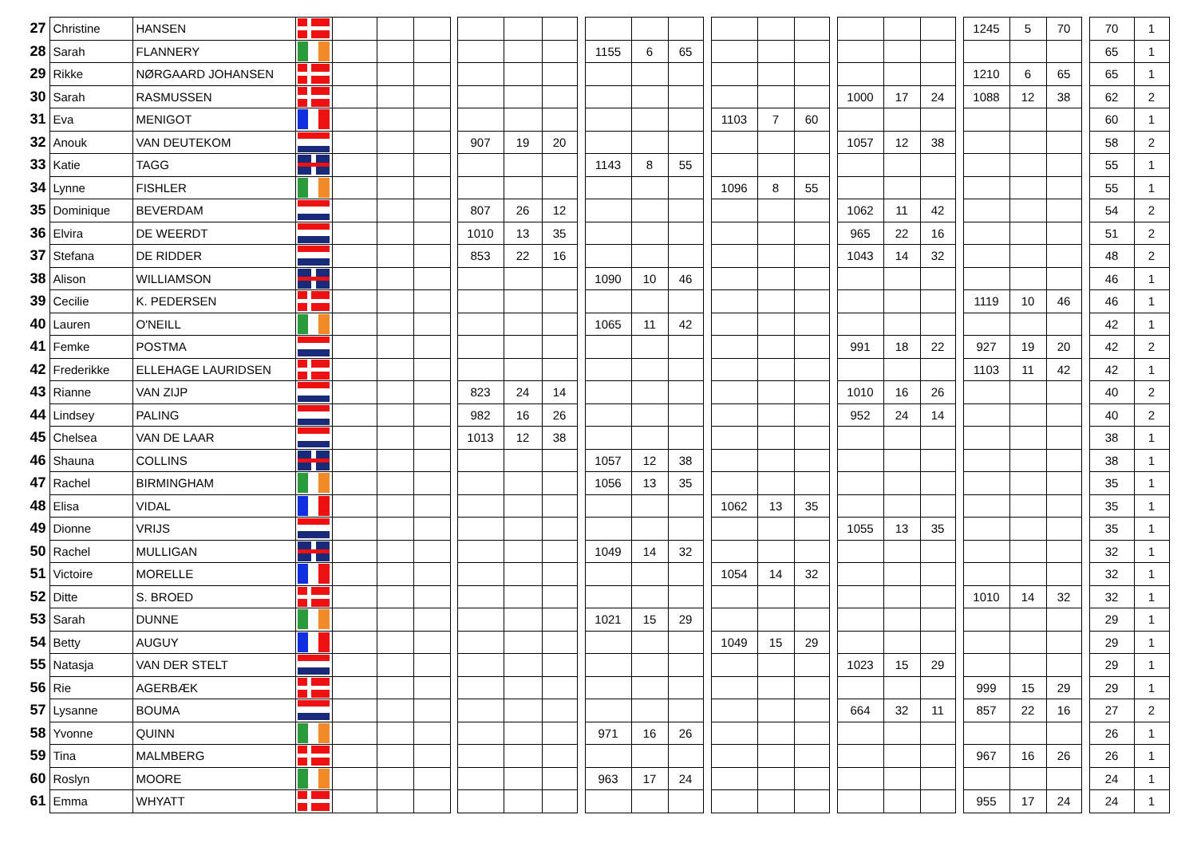| 27 | Christine | HANSEN | | | | | | | | | | | | | | | | | | | | | | 1245 | 5 | 70 | | 70 | 1 |
| 28 | Sarah | FLANNERY | | | | | | | | | | 1155 | 6 | 65 | | | | | | | | | | | | | | 65 | 1 |
| 29 | Rikke | NØRGAARD JOHANSEN | | | | | | | | | | | | | | | | | | | | | | 1210 | 6 | 65 | | 65 | 1 |
| 30 | Sarah | RASMUSSEN | | | | | | | | | | | | | | | | | | 1000 | 17 | 24 | | 1088 | 12 | 38 | | 62 | 2 |
| 31 | Eva | MENIGOT | | | | | | | | | | | | | | 1103 | 7 | 60 | | | | | | | | | | 60 | 1 |
| 32 | Anouk | VAN DEUTEKOM | | | | | | 907 | 19 | 20 | | | | | | | | | | 1057 | 12 | 38 | | | | | | 58 | 2 |
| 33 | Katie | TAGG | | | | | | | | | | 1143 | 8 | 55 | | | | | | | | | | | | | | 55 | 1 |
| 34 | Lynne | FISHLER | | | | | | | | | | | | | | 1096 | 8 | 55 | | | | | | | | | | 55 | 1 |
| 35 | Dominique | BEVERDAM | | | | | | 807 | 26 | 12 | | | | | | | | | | 1062 | 11 | 42 | | | | | | 54 | 2 |
| 36 | Elvira | DE WEERDT | | | | | | 1010 | 13 | 35 | | | | | | | | | | 965 | 22 | 16 | | | | | | 51 | 2 |
| 37 | Stefana | DE RIDDER | | | | | | 853 | 22 | 16 | | | | | | | | | | 1043 | 14 | 32 | | | | | | 48 | 2 |
| 38 | Alison | WILLIAMSON | | | | | | | | | | 1090 | 10 | 46 | | | | | | | | | | | | | | 46 | 1 |
| 39 | Cecilie | K. PEDERSEN | | | | | | | | | | | | | | | | | | | | | | 1119 | 10 | 46 | | 46 | 1 |
| 40 | Lauren | O'NEILL | | | | | | | | | | 1065 | 11 | 42 | | | | | | | | | | | | | | 42 | 1 |
| 41 | Femke | POSTMA | | | | | | | | | | | | | | | | | | 991 | 18 | 22 | | 927 | 19 | 20 | | 42 | 2 |
| 42 | Frederikke | ELLEHAGE LAURIDSEN | | | | | | | | | | | | | | | | | | | | | | 1103 | 11 | 42 | | 42 | 1 |
| 43 | Rianne | VAN ZIJP | | | | | | 823 | 24 | 14 | | | | | | | | | | 1010 | 16 | 26 | | | | | | 40 | 2 |
| 44 | Lindsey | PALING | | | | | | 982 | 16 | 26 | | | | | | | | | | 952 | 24 | 14 | | | | | | 40 | 2 |
| 45 | Chelsea | VAN DE LAAR | | | | | | 1013 | 12 | 38 | | | | | | | | | | | | | | | | | | 38 | 1 |
| 46 | Shauna | COLLINS | | | | | | | | | | 1057 | 12 | 38 | | | | | | | | | | | | | | 38 | 1 |
| 47 | Rachel | BIRMINGHAM | | | | | | | | | | 1056 | 13 | 35 | | | | | | | | | | | | | | 35 | 1 |
| 48 | Elisa | VIDAL | | | | | | | | | | | | | | 1062 | 13 | 35 | | | | | | | | | | 35 | 1 |
| 49 | Dionne | VRIJS | | | | | | | | | | | | | | | | | | 1055 | 13 | 35 | | | | | | 35 | 1 |
| 50 | Rachel | MULLIGAN | | | | | | | | | | 1049 | 14 | 32 | | | | | | | | | | | | | | 32 | 1 |
| 51 | Victoire | MORELLE | | | | | | | | | | | | | | 1054 | 14 | 32 | | | | | | | | | | 32 | 1 |
| 52 | Ditte | S. BROED | | | | | | | | | | | | | | | | | | | | | | 1010 | 14 | 32 | | 32 | 1 |
| 53 | Sarah | DUNNE | | | | | | | | | | 1021 | 15 | 29 | | | | | | | | | | | | | | 29 | 1 |
| 54 | Betty | AUGUY | | | | | | | | | | | | | | 1049 | 15 | 29 | | | | | | | | | | 29 | 1 |
| 55 | Natasja | VAN DER STELT | | | | | | | | | | | | | | | | | | 1023 | 15 | 29 | | | | | | 29 | 1 |
| 56 | Rie | AGERBÆK | | | | | | | | | | | | | | | | | | | | | | 999 | 15 | 29 | | 29 | 1 |
| 57 | Lysanne | BOUMA | | | | | | | | | | | | | | | | | | 664 | 32 | 11 | | 857 | 22 | 16 | | 27 | 2 |
| 58 | Yvonne | QUINN | | | | | | | | | | 971 | 16 | 26 | | | | | | | | | | | | | | 26 | 1 |
| 59 | Tina | MALMBERG | | | | | | | | | | | | | | | | | | | | | | 967 | 16 | 26 | | 26 | 1 |
| 60 | Roslyn | MOORE | | | | | | | | | | 963 | 17 | 24 | | | | | | | | | | | | | | 24 | 1 |
| 61 | Emma | WHYATT | | | | | | | | | | | | | | | | | | | | | | 955 | 17 | 24 | | 24 | 1 |